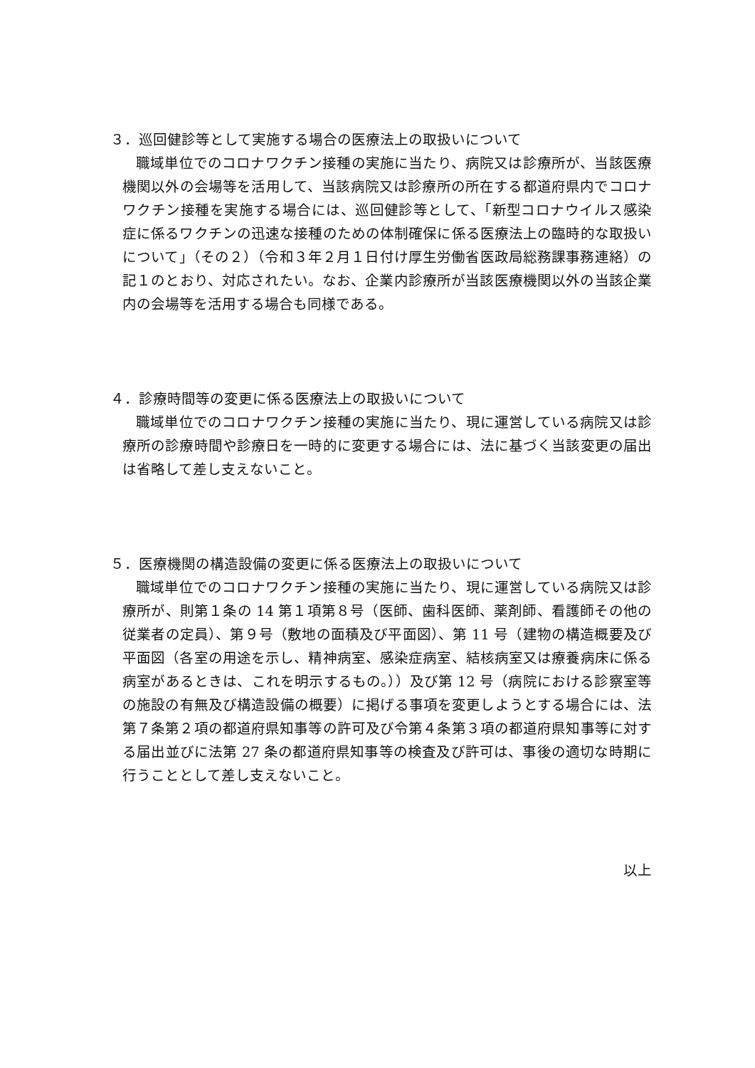３．巡回健診等として実施する場合の医療法上の取扱いについて
職域単位でのコロナワクチン接種の実施に当たり、病院又は診療所が、当該医療機関以外の会場等を活用して、当該病院又は診療所の所在する都道府県内でコロナワクチン接種を実施する場合には、巡回健診等として、「新型コロナウイルス感染症に係るワクチンの迅速な接種のための体制確保に係る医療法上の臨時的な取扱いについて」（その２）（令和３年２月１日付け厚生労働省医政局総務課事務連絡）の記１のとおり、対応されたい。なお、企業内診療所が当該医療機関以外の当該企業内の会場等を活用する場合も同様である。
４．診療時間等の変更に係る医療法上の取扱いについて
職域単位でのコロナワクチン接種の実施に当たり、現に運営している病院又は診療所の診療時間や診療日を一時的に変更する場合には、法に基づく当該変更の届出は省略して差し支えないこと。
５．医療機関の構造設備の変更に係る医療法上の取扱いについて
職域単位でのコロナワクチン接種の実施に当たり、現に運営している病院又は診療所が、則第１条の 14 第１項第８号（医師、歯科医師、薬剤師、看護師その他の従業者の定員）、第９号（敷地の面積及び平面図）、第 11 号（建物の構造概要及び平面図（各室の用途を示し、精神病室、感染症病室、結核病室又は療養病床に係る病室があるときは、これを明示するもの。））及び第 12 号（病院における診察室等の施設の有無及び構造設備の概要）に掲げる事項を変更しようとする場合には、法第７条第２項の都道府県知事等の許可及び令第４条第３項の都道府県知事等に対する届出並びに法第 27 条の都道府県知事等の検査及び許可は、事後の適切な時期に行うこととして差し支えないこと。
以上